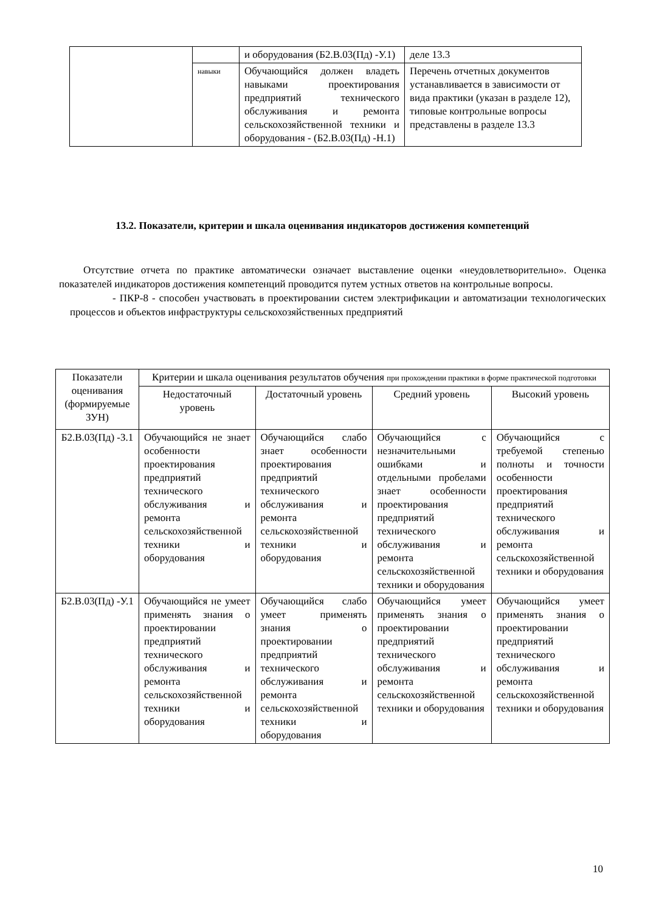| | | и оборудования (Б2.В.03(Пд) -У.1) | деле 13.3 |
| | навыки | Обучающийся должен владеть навыками проектирования предприятий технического обслуживания и ремонта сельскохозяйственной техники и оборудования - (Б2.В.03(Пд) -Н.1) | Перечень отчетных документов устанавливается в зависимости от вида практики (указан в разделе 12), типовые контрольные вопросы представлены в разделе 13.3 |
13.2. Показатели, критерии и шкала оценивания индикаторов достижения компетенций
Отсутствие отчета по практике автоматически означает выставление оценки «неудовлетворительно». Оценка показателей индикаторов достижения компетенций проводится путем устных ответов на контрольные вопросы.
- ПКР-8 - способен участвовать в проектировании систем электрификации и автоматизации технологических процессов и объектов инфраструктуры сельскохозяйственных предприятий
| Показатели оценивания (формируемые ЗУН) | Критерии и шкала оценивания результатов обучения при прохождении практики в форме практической подготовки | | | |
| --- | --- | --- | --- | --- |
| | Недостаточный уровень | Достаточный уровень | Средний уровень | Высокий уровень |
| Б2.В.03(Пд) -З.1 | Обучающийся не знает особенности проектирования предприятий технического обслуживания и ремонта сельскохозяйственной техники и оборудования | Обучающийся слабо знает особенности проектирования предприятий технического обслуживания и ремонта сельскохозяйственной техники и оборудования | Обучающийся с незначительными ошибками и отдельными пробелами знает особенности проектирования предприятий технического обслуживания и ремонта сельскохозяйственной техники и оборудования | Обучающийся с требуемой степенью полноты и точности особенности проектирования предприятий технического обслуживания и ремонта сельскохозяйственной техники и оборудования |
| Б2.В.03(Пд) -У.1 | Обучающийся не умеет применять знания о проектировании предприятий технического обслуживания и ремонта сельскохозяйственной техники и оборудования | Обучающийся слабо умеет применять знания о проектировании предприятий технического обслуживания и ремонта сельскохозяйственной техники и оборудования | Обучающийся умеет применять знания о проектировании предприятий технического обслуживания и ремонта сельскохозяйственной техники и оборудования | Обучающийся умеет применять знания о проектировании предприятий технического обслуживания и ремонта сельскохозяйственной техники и оборудования |
10